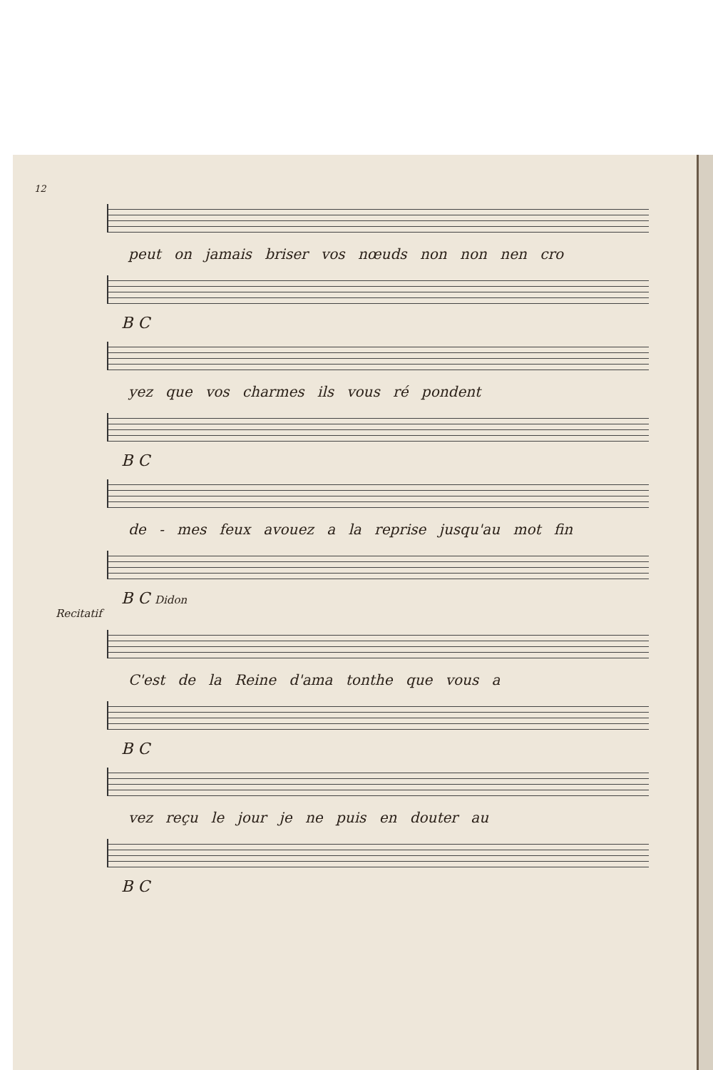12
peut on jamais briser vos nœuds non non nen cro
B C
yez que vos charmes ils vous ré pondent
B C
de - mes feux avouez a la reprise jusqu'au mot fin
B C Didon
Recitatif
C'est de la Reine d'ama tonthe que vous a
B C
vez reçu le jour je ne puis en douter au
B C